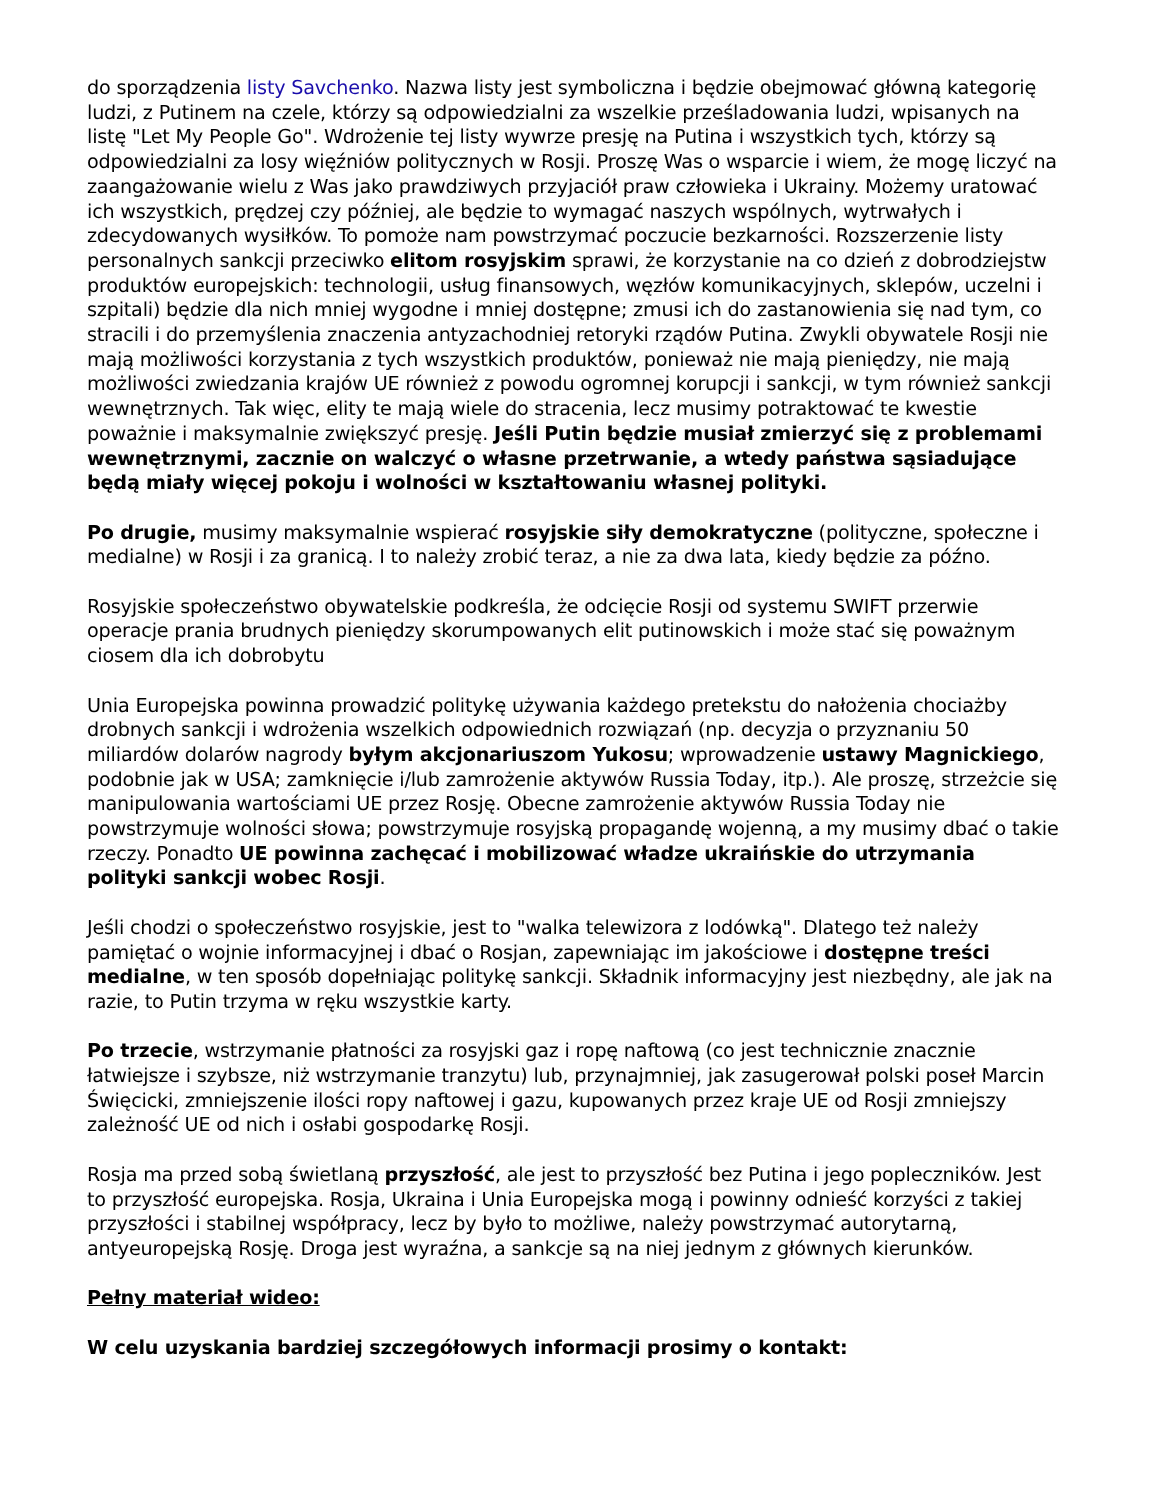do sporządzenia listy Savchenko. Nazwa listy jest symboliczna i będzie obejmować główną kategorię ludzi, z Putinem na czele, którzy są odpowiedzialni za wszelkie prześladowania ludzi, wpisanych na listę "Let My People Go". Wdrożenie tej listy wywrze presję na Putina i wszystkich tych, którzy są odpowiedzialni za losy więźniów politycznych w Rosji. Proszę Was o wsparcie i wiem, że mogę liczyć na zaangażowanie wielu z Was jako prawdziwych przyjaciół praw człowieka i Ukrainy. Możemy uratować ich wszystkich, prędzej czy później, ale będzie to wymagać naszych wspólnych, wytrwałych i zdecydowanych wysiłków. To pomoże nam powstrzymać poczucie bezkarności. Rozszerzenie listy personalnych sankcji przeciwko elitom rosyjskim sprawi, że korzystanie na co dzień z dobrodziejstw produktów europejskich: technologii, usług finansowych, węzłów komunikacyjnych, sklepów, uczelni i szpitali) będzie dla nich mniej wygodne i mniej dostępne; zmusi ich do zastanowienia się nad tym, co stracili i do przemyślenia znaczenia antyzachodniej retoryki rządów Putina. Zwykli obywatele Rosji nie mają możliwości korzystania z tych wszystkich produktów, ponieważ nie mają pieniędzy, nie mają możliwości zwiedzania krajów UE również z powodu ogromnej korupcji i sankcji, w tym również sankcji wewnętrznych. Tak więc, elity te mają wiele do stracenia, lecz musimy potraktować te kwestie poważnie i maksymalnie zwiększyć presję. Jeśli Putin będzie musiał zmierzyć się z problemami wewnętrznymi, zacznie on walczyć o własne przetrwanie, a wtedy państwa sąsiadujące będą miały więcej pokoju i wolności w kształtowaniu własnej polityki.
Po drugie, musimy maksymalnie wspierać rosyjskie siły demokratyczne (polityczne, społeczne i medialne) w Rosji i za granicą. I to należy zrobić teraz, a nie za dwa lata, kiedy będzie za późno.
Rosyjskie społeczeństwo obywatelskie podkreśla, że odcięcie Rosji od systemu SWIFT przerwie operacje prania brudnych pieniędzy skorumpowanych elit putinowskich i może stać się poważnym ciosem dla ich dobrobytu
Unia Europejska powinna prowadzić politykę używania każdego pretekstu do nałożenia chociażby drobnych sankcji i wdrożenia wszelkich odpowiednich rozwiązań (np. decyzja o przyznaniu 50 miliardów dolarów nagrody byłym akcjonariuszom Yukosu; wprowadzenie ustawy Magnickiego, podobnie jak w USA; zamknięcie i/lub zamrożenie aktywów Russia Today, itp.). Ale proszę, strzeżcie się manipulowania wartościami UE przez Rosję. Obecne zamrożenie aktywów Russia Today nie powstrzymuje wolności słowa; powstrzymuje rosyjską propagandę wojenną, a my musimy dbać o takie rzeczy. Ponadto UE powinna zachęcać i mobilizować władze ukraińskie do utrzymania polityki sankcji wobec Rosji.
Jeśli chodzi o społeczeństwo rosyjskie, jest to "walka telewizora z lodówką". Dlatego też należy pamiętać o wojnie informacyjnej i dbać o Rosjan, zapewniając im jakościowe i dostępne treści medialne, w ten sposób dopełniając politykę sankcji. Składnik informacyjny jest niezbędny, ale jak na razie, to Putin trzyma w ręku wszystkie karty.
Po trzecie, wstrzymanie płatności za rosyjski gaz i ropę naftową (co jest technicznie znacznie łatwiejsze i szybsze, niż wstrzymanie tranzytu) lub, przynajmniej, jak zasugerował polski poseł Marcin Święcicki, zmniejszenie ilości ropy naftowej i gazu, kupowanych przez kraje UE od Rosji zmniejszy zależność UE od nich i osłabi gospodarkę Rosji.
Rosja ma przed sobą świetlaną przyszłość, ale jest to przyszłość bez Putina i jego popleczników. Jest to przyszłość europejska. Rosja, Ukraina i Unia Europejska mogą i powinny odnieść korzyści z takiej przyszłości i stabilnej współpracy, lecz by było to możliwe, należy powstrzymać autorytarną, antyeuropejską Rosję. Droga jest wyraźna, a sankcje są na niej jednym z głównych kierunków.
Pełny materiał wideo:
W celu uzyskania bardziej szczegółowych informacji prosimy o kontakt: